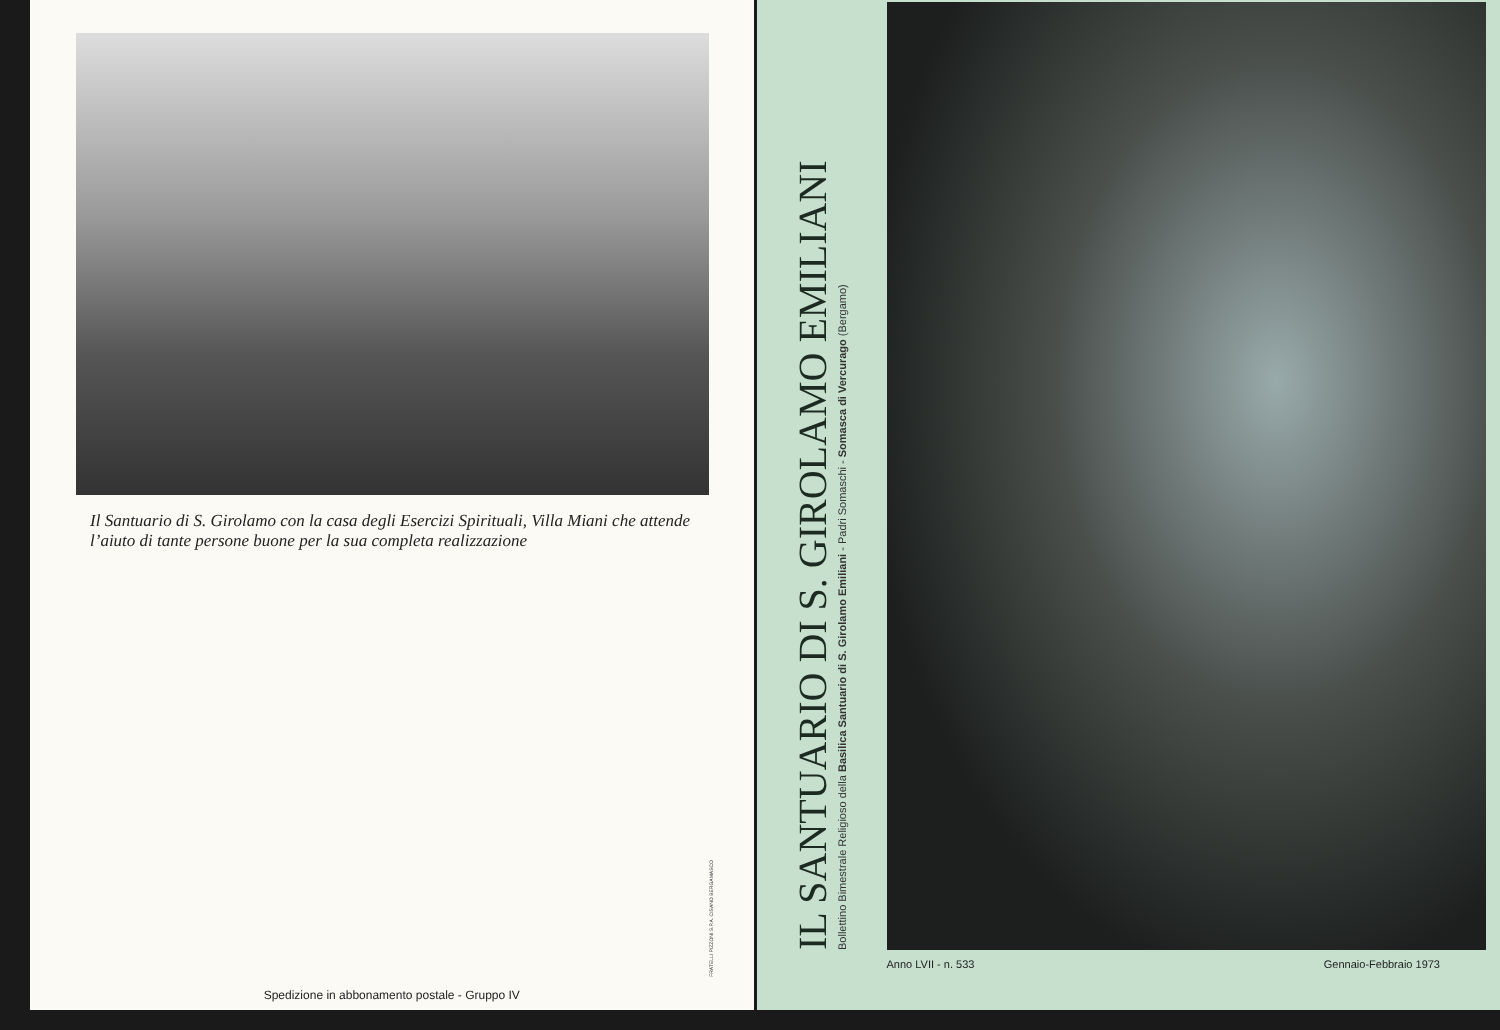Il Santuario di S. Girolamo con la casa degli Esercizi Spirituali, Villa Miani che attende l’aiuto di tante persone buone per la sua completa realizzazione
FRATELLI PIZZONI S.P.A. CISANO BERGAMASCO
Spedizione in abbonamento postale - Gruppo IV
IL SANTUARIO DI S. GIROLAMO EMILIANI
Bollettino Bimestrale Religioso della Basilica Santuario di S. Girolamo Emiliani - Padri Somaschi - Somasca di Vercurago (Bergamo)
Anno LVII - n. 533 Gennaio-Febbraio 1973